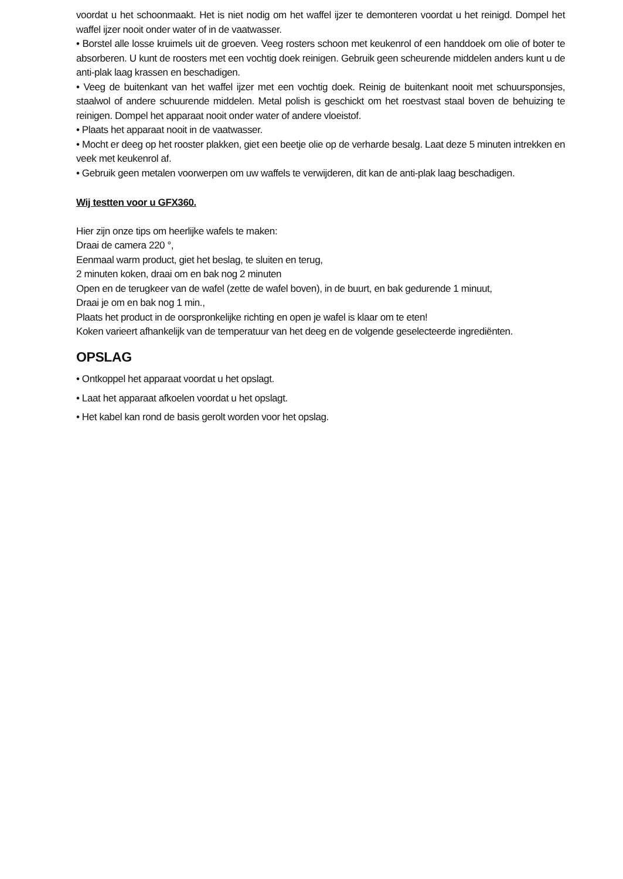voordat u het schoonmaakt. Het is niet nodig om het waffel ijzer te demonteren voordat u het reinigd. Dompel het waffel ijzer nooit onder water of in de vaatwasser.
• Borstel alle losse kruimels uit de groeven. Veeg rosters schoon met keukenrol of een handdoek om olie of boter te absorberen. U kunt de roosters met een vochtig doek reinigen. Gebruik geen scheurende middelen anders kunt u de anti-plak laag krassen en beschadigen.
• Veeg de buitenkant van het waffel ijzer met een vochtig doek. Reinig de buitenkant nooit met schuursponsjes, staalwol of andere schuurende middelen. Metal polish is geschickt om het roestvast staal boven de behuizing te reinigen. Dompel het apparaat nooit onder water of andere vloeistof.
• Plaats het apparaat nooit in de vaatwasser.
• Mocht er deeg op het rooster plakken, giet een beetje olie op de verharde besalg. Laat deze 5 minuten intrekken en veek met keukenrol af.
• Gebruik geen metalen voorwerpen om uw waffels te verwijderen, dit kan de anti-plak laag beschadigen.
Wij testten voor u GFX360.
Hier zijn onze tips om heerlijke wafels te maken:
Draai de camera 220 °,
Eenmaal warm product, giet het beslag, te sluiten en terug,
2 minuten koken, draai om en bak nog 2 minuten
Open en de terugkeer van de wafel (zette de wafel boven), in de buurt, en bak gedurende 1 minuut,
Draai je om en bak nog 1 min.,
Plaats het product in de oorspronkelijke richting en open je wafel is klaar om te eten!
Koken varieert afhankelijk van de temperatuur van het deeg en de volgende geselecteerde ingrediënten.
OPSLAG
• Ontkoppel het apparaat voordat u het opslagt.
• Laat het apparaat afkoelen voordat u het opslagt.
• Het kabel kan rond de basis gerolt worden voor het opslag.